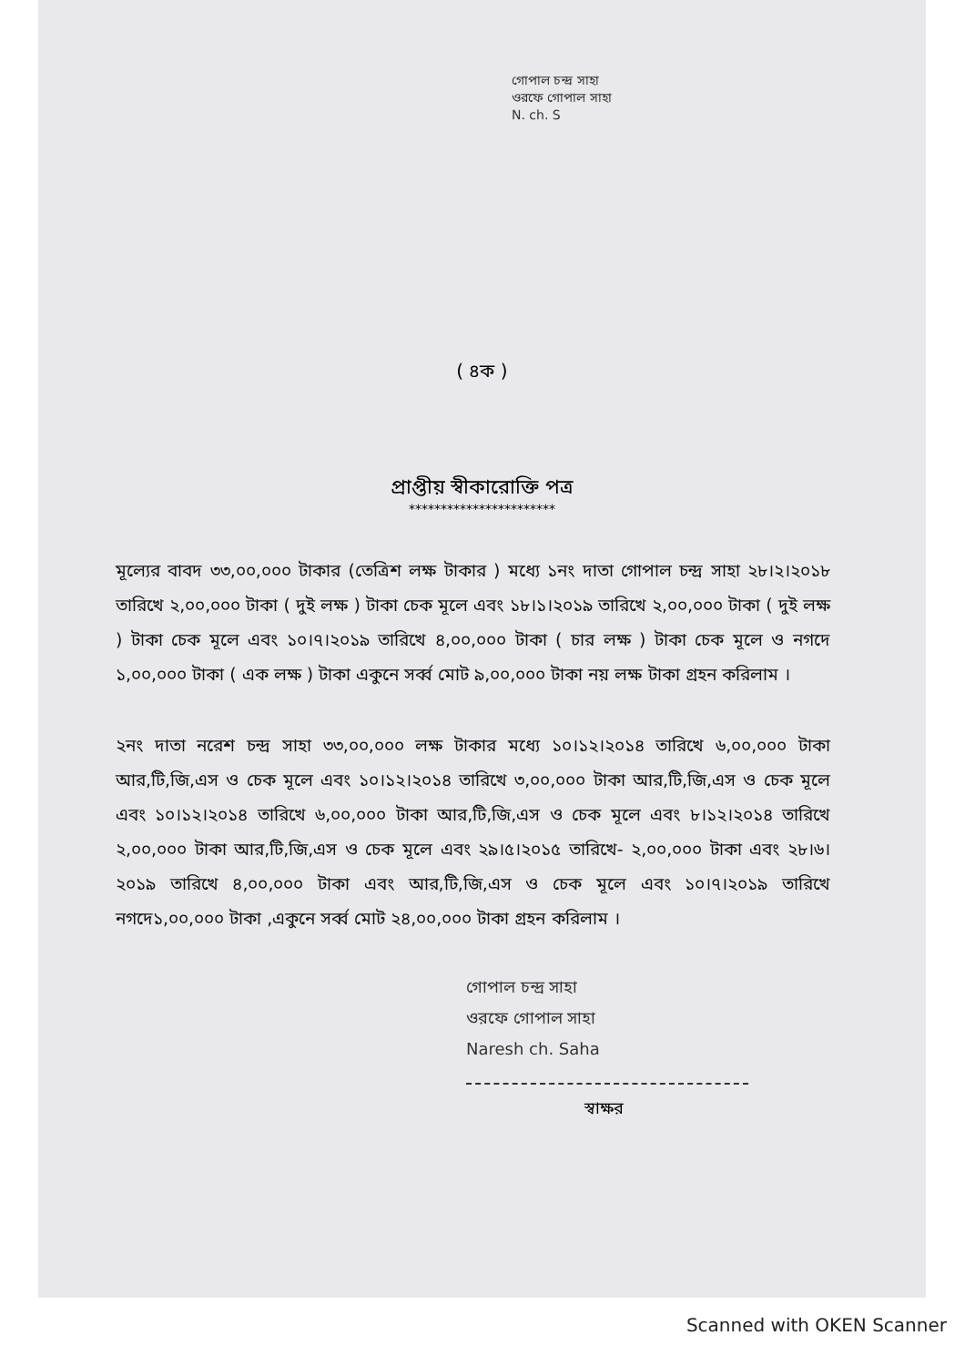গোপাল চন্দ্র সাহা
ওরফে গোপাল সাহা
N. ch. S
( ৪ক )
প্রাপ্তীয় স্বীকারোক্তি পত্র
***********************
মূল্যের বাবদ ৩৩,০০,০০০ টাকার (তেত্রিশ লক্ষ টাকার ) মধ্যে ১নং দাতা গোপাল চন্দ্র সাহা ২৮।২।২০১৮ তারিখে ২,০০,০০০ টাকা ( দুই লক্ষ ) টাকা চেক মূলে এবং ১৮।১।২০১৯ তারিখে ২,০০,০০০ টাকা ( দুই লক্ষ ) টাকা চেক মূলে এবং ১০।৭।২০১৯ তারিখে ৪,০০,০০০ টাকা ( চার লক্ষ ) টাকা চেক মূলে ও নগদে ১,০০,০০০ টাকা ( এক লক্ষ ) টাকা একুনে সর্ব্ব মোট ৯,০০,০০০ টাকা নয় লক্ষ টাকা গ্রহন করিলাম ।
২নং দাতা নরেশ চন্দ্র সাহা ৩৩,০০,০০০ লক্ষ টাকার মধ্যে ১০।১২।২০১৪ তারিখে ৬,০০,০০০ টাকা আর,টি,জি,এস ও চেক মূলে এবং ১০।১২।২০১৪ তারিখে ৩,০০,০০০ টাকা আর,টি,জি,এস ও চেক মূলে এবং ১০।১২।২০১৪ তারিখে ৬,০০,০০০ টাকা আর,টি,জি,এস ও চেক মূলে এবং ৮।১২।২০১৪ তারিখে ২,০০,০০০ টাকা আর,টি,জি,এস ও চেক মূলে এবং ২৯।৫।২০১৫ তারিখে- ২,০০,০০০ টাকা এবং ২৮।৬।২০১৯ তারিখে ৪,০০,০০০ টাকা এবং আর,টি,জি,এস ও চেক মূলে এবং ১০।৭।২০১৯ তারিখে নগদে১,০০,০০০ টাকা ,একুনে সর্ব্ব মোট ২৪,০০,০০০ টাকা গ্রহন করিলাম ।
গোপাল চন্দ্র সাহা
ওরফে গোপাল সাহা
Naresh ch. Saha
স্বাক্ষর
Scanned with OKEN Scanner